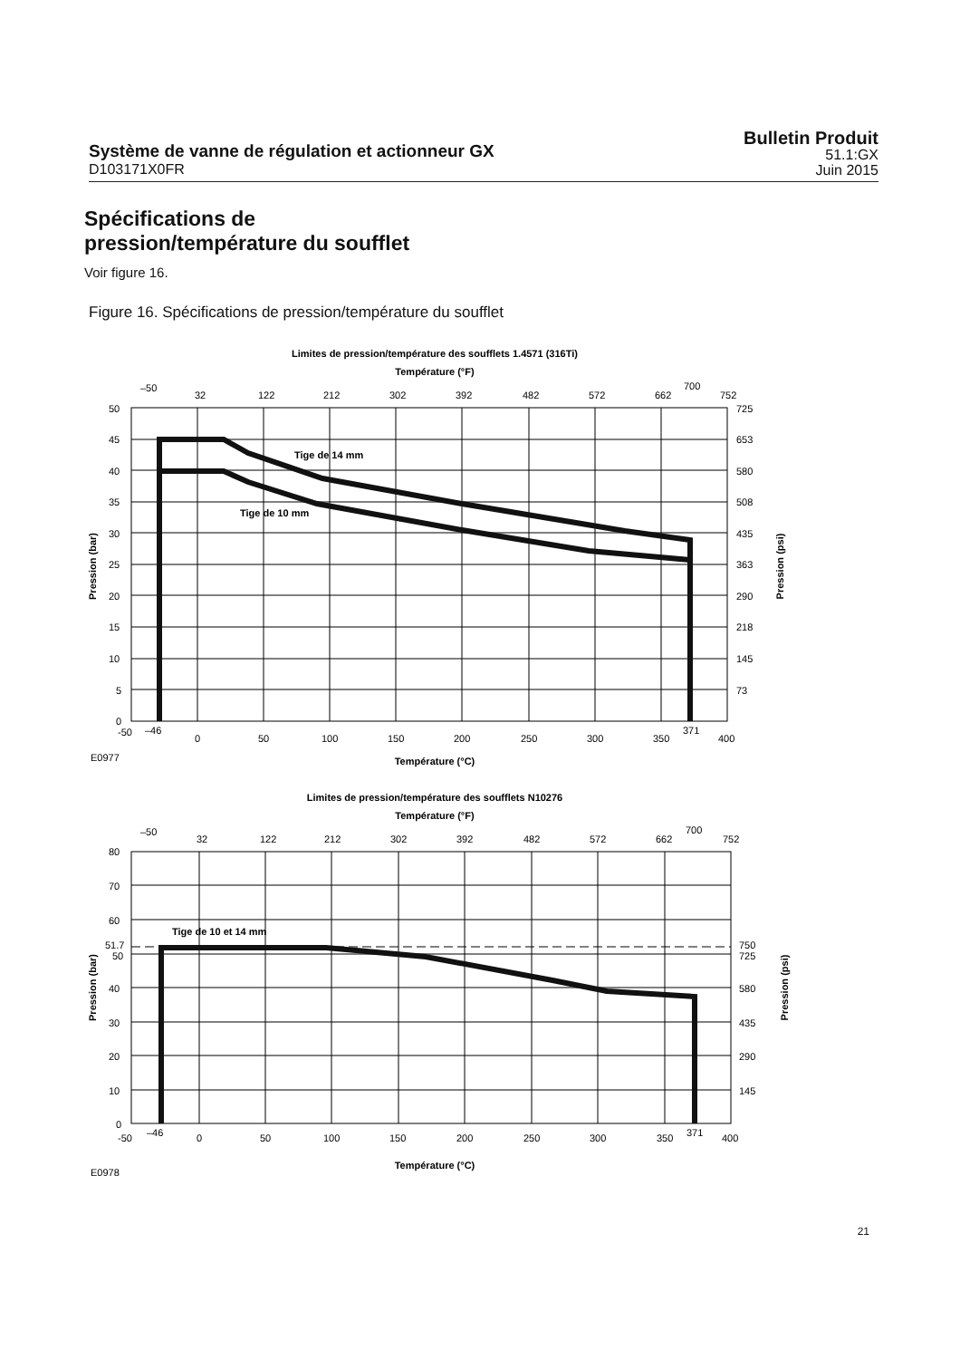Système de vanne de régulation et actionneur GX
D103171X0FR
Bulletin Produit
51.1:GX
Juin 2015
Spécifications de
pression/température du soufflet
Voir figure 16.
Figure 16. Spécifications de pression/température du soufflet
Limites de pression/température des soufflets 1.4571 (316Ti)
Température (°F)
–50
32
122
212
302
392
482
572
662
700
752
Tige de 14 mm
Tige de 10 mm
50
45
40
35
30
25
20
15
10
5
0
725
653
580
508
435
363
290
218
145
73
-50
–46
0
50
100
150
200
250
300
350
371
400
E0977
Température (°C)
Pression (bar)
Pression (psi)
Limites de pression/température des soufflets N10276
Température (°F)
–50
32
122
212
302
392
482
572
662
700
752
Tige de 10 et 14 mm
80
70
60
51.7
50
40
30
20
10
0
750
725
580
435
290
145
-50
–46
0
50
100
150
200
250
300
350
371
400
E0978
Température (°C)
Pression (bar)
Pression (psi)
21